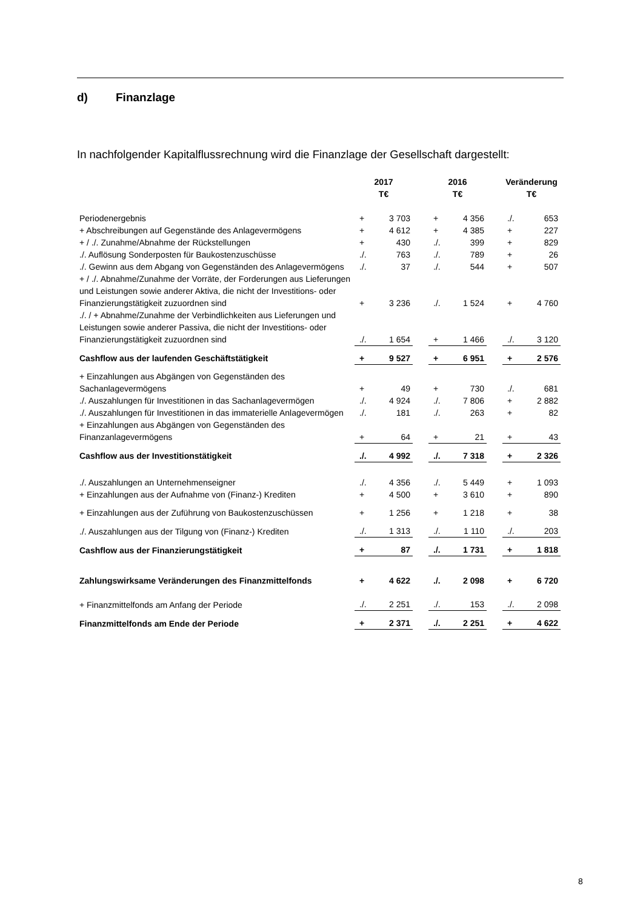d) Finanzlage
In nachfolgender Kapitalflussrechnung wird die Finanzlage der Gesellschaft dargestellt:
| | 2017 T€ | | | 2016 T€ | | | Veränderung T€ | |
| --- | --- | --- | --- | --- | --- | --- | --- | --- |
| Periodenergebnis | + | 3 703 | | + | 4 356 | | ./. | 653 |
| + Abschreibungen auf Gegenstände des Anlagevermögens | + | 4 612 | | + | 4 385 | | + | 227 |
| + / ./. Zunahme/Abnahme der Rückstellungen | + | 430 | | ./. | 399 | | + | 829 |
| ./. Auflösung Sonderposten für Baukostenzuschüsse | ./. | 763 | | ./. | 789 | | + | 26 |
| ./. Gewinn aus dem Abgang von Gegenständen des Anlagevermögens | ./. | 37 | | ./. | 544 | | + | 507 |
| + / ./. Abnahme/Zunahme der Vorräte, der Forderungen aus Lieferungen und Leistungen sowie anderer Aktiva, die nicht der Investitions- oder Finanzierungstätigkeit zuzuordnen sind | + | 3 236 | | ./. | 1 524 | | + | 4 760 |
| ./. / + Abnahme/Zunahme der Verbindlichkeiten aus Lieferungen und Leistungen sowie anderer Passiva, die nicht der Investitions- oder Finanzierungstätigkeit zuzuordnen sind | ./. | 1 654 | | + | 1 466 | | ./. | 3 120 |
| Cashflow aus der laufenden Geschäftstätigkeit | + | 9 527 | | + | 6 951 | | + | 2 576 |
| + Einzahlungen aus Abgängen von Gegenständen des Sachanlagevermögens | + | 49 | | + | 730 | | ./. | 681 |
| ./. Auszahlungen für Investitionen in das Sachanlagevermögen | ./. | 4 924 | | ./. | 7 806 | | + | 2 882 |
| ./. Auszahlungen für Investitionen in das immaterielle Anlagevermögen | ./. | 181 | | ./. | 263 | | + | 82 |
| + Einzahlungen aus Abgängen von Gegenständen des Finanzanlagevermögens | + | 64 | | + | 21 | | + | 43 |
| Cashflow aus der Investitionstätigkeit | ./. | 4 992 | | ./. | 7 318 | | + | 2 326 |
| ./. Auszahlungen an Unternehmenseigner | ./. | 4 356 | | ./. | 5 449 | | + | 1 093 |
| + Einzahlungen aus der Aufnahme von (Finanz-) Krediten | + | 4 500 | | + | 3 610 | | + | 890 |
| + Einzahlungen aus der Zuführung von Baukostenzuschüssen | + | 1 256 | | + | 1 218 | | + | 38 |
| ./. Auszahlungen aus der Tilgung von (Finanz-) Krediten | ./. | 1 313 | | ./. | 1 110 | | ./. | 203 |
| Cashflow aus der Finanzierungstätigkeit | + | 87 | | ./. | 1 731 | | + | 1 818 |
| Zahlungswirksame Veränderungen des Finanzmittelfonds | + | 4 622 | | ./. | 2 098 | | + | 6 720 |
| + Finanzmittelfonds am Anfang der Periode | ./. | 2 251 | | ./. | 153 | | ./. | 2 098 |
| Finanzmittelfonds am Ende der Periode | + | 2 371 | | ./. | 2 251 | | + | 4 622 |
8